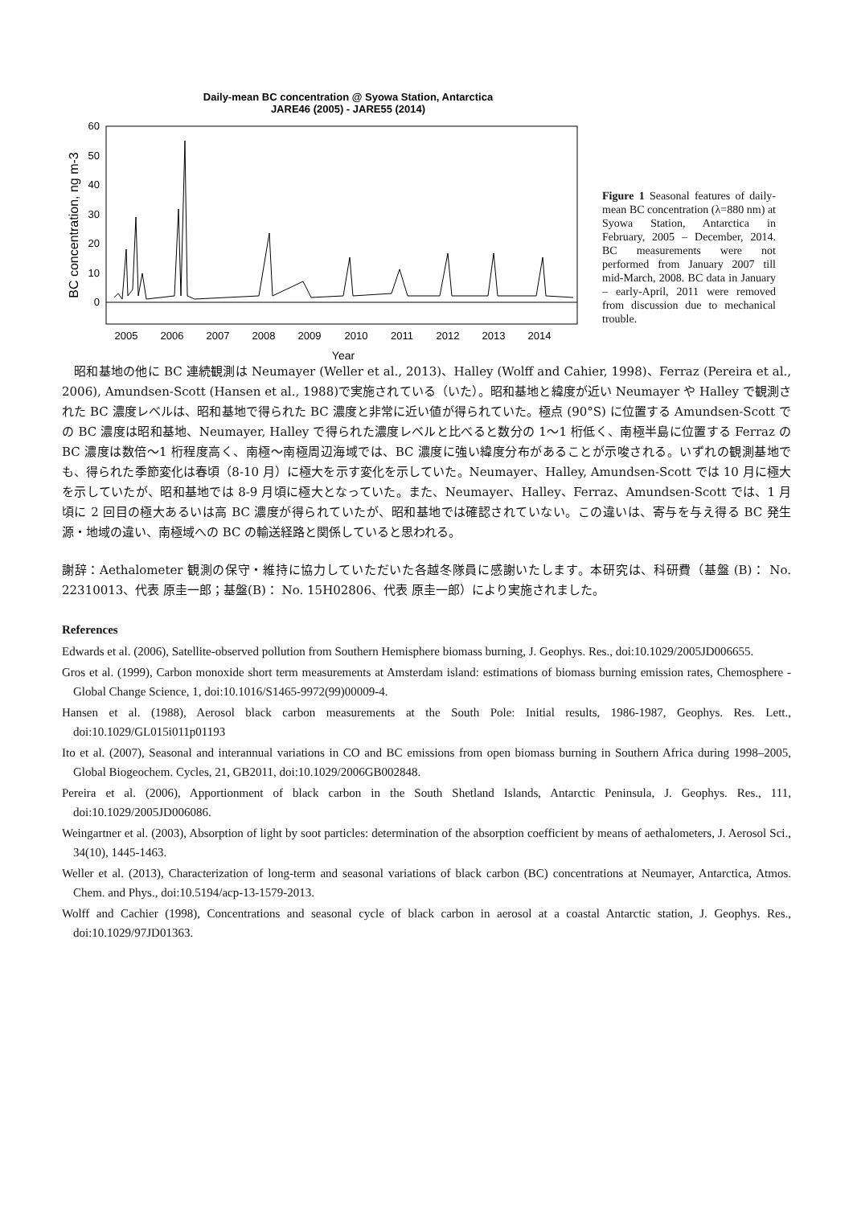Daily-mean BC concentration @ Syowa Station, Antarctica
JARE46 (2005) - JARE55 (2014)
60
50
40
30
20
10
0
BC concentration, ng m-3
2005
2006
2007
2008
2009
2010
2011
2012
2013
2014
Year
Figure 1 Seasonal features of daily-mean BC concentration (λ=880 nm) at Syowa Station, Antarctica in February, 2005 – December, 2014. BC measurements were not performed from January 2007 till mid-March, 2008. BC data in January – early-April, 2011 were removed from discussion due to mechanical trouble.
　昭和基地の他に BC 連続観測は Neumayer (Weller et al., 2013)、Halley (Wolff and Cahier, 1998)、Ferraz (Pereira et al., 2006), Amundsen-Scott (Hansen et al., 1988)で実施されている（いた）。昭和基地と緯度が近い Neumayer や Halley で観測された BC 濃度レベルは、昭和基地で得られた BC 濃度と非常に近い値が得られていた。極点 (90°S) に位置する Amundsen-Scott での BC 濃度は昭和基地、Neumayer, Halley で得られた濃度レベルと比べると数分の 1〜1 桁低く、南極半島に位置する Ferraz の BC 濃度は数倍〜1 桁程度高く、南極〜南極周辺海域では、BC 濃度に強い緯度分布があることが示唆される。いずれの観測基地でも、得られた季節変化は春頃（8-10 月）に極大を示す変化を示していた。Neumayer、Halley, Amundsen-Scott では 10 月に極大を示していたが、昭和基地では 8-9 月頃に極大となっていた。また、Neumayer、Halley、Ferraz、Amundsen-Scott では、1 月頃に 2 回目の極大あるいは高 BC 濃度が得られていたが、昭和基地では確認されていない。この違いは、寄与を与え得る BC 発生源・地域の違い、南極域への BC の輸送経路と関係していると思われる。
謝辞：Aethalometer 観測の保守・維持に協力していただいた各越冬隊員に感謝いたします。本研究は、科研費（基盤 (B)： No. 22310013、代表 原圭一郎；基盤(B)： No. 15H02806、代表 原圭一郎）により実施されました。
References
Edwards et al. (2006), Satellite-observed pollution from Southern Hemisphere biomass burning, J. Geophys. Res., doi:10.1029/2005JD006655.
Gros et al. (1999), Carbon monoxide short term measurements at Amsterdam island: estimations of biomass burning emission rates, Chemosphere - Global Change Science, 1, doi:10.1016/S1465-9972(99)00009-4.
Hansen et al. (1988), Aerosol black carbon measurements at the South Pole: Initial results, 1986-1987, Geophys. Res. Lett., doi:10.1029/GL015i011p01193
Ito et al. (2007), Seasonal and interannual variations in CO and BC emissions from open biomass burning in Southern Africa during 1998–2005, Global Biogeochem. Cycles, 21, GB2011, doi:10.1029/2006GB002848.
Pereira et al. (2006), Apportionment of black carbon in the South Shetland Islands, Antarctic Peninsula, J. Geophys. Res., 111, doi:10.1029/2005JD006086.
Weingartner et al. (2003), Absorption of light by soot particles: determination of the absorption coefficient by means of aethalometers, J. Aerosol Sci., 34(10), 1445-1463.
Weller et al. (2013), Characterization of long-term and seasonal variations of black carbon (BC) concentrations at Neumayer, Antarctica, Atmos. Chem. and Phys., doi:10.5194/acp-13-1579-2013.
Wolff and Cachier (1998), Concentrations and seasonal cycle of black carbon in aerosol at a coastal Antarctic station, J. Geophys. Res., doi:10.1029/97JD01363.